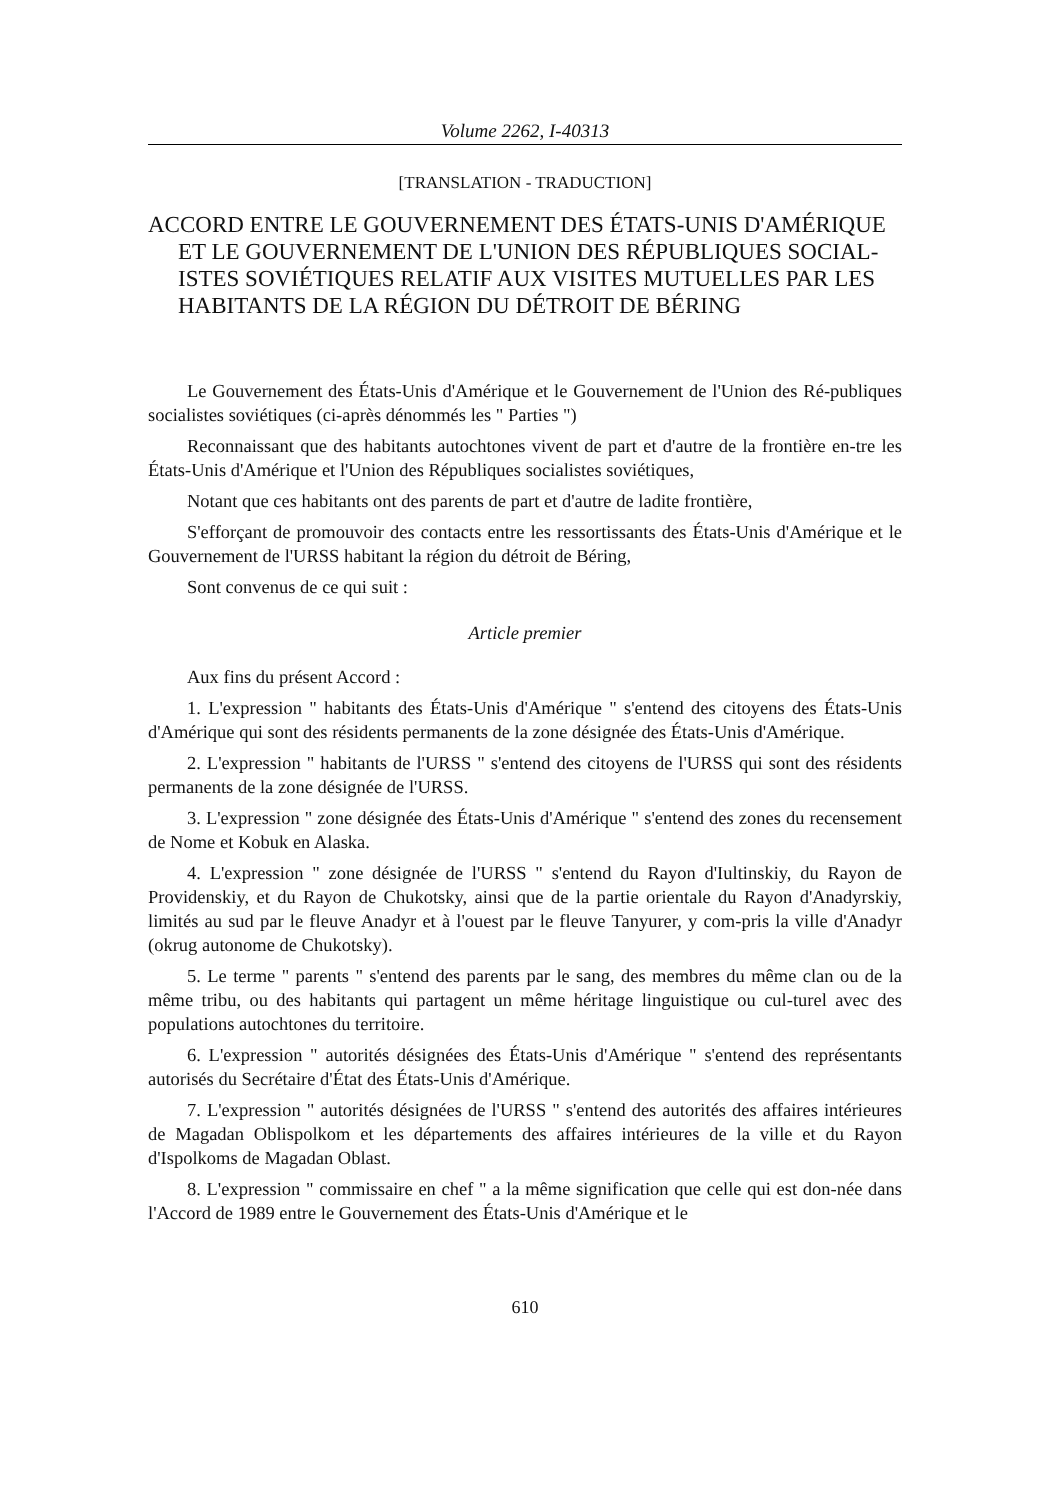Volume 2262, I-40313
[TRANSLATION - TRADUCTION]
ACCORD ENTRE LE GOUVERNEMENT DES ÉTATS-UNIS D'AMÉRIQUE ET LE GOUVERNEMENT DE L'UNION DES RÉPUBLIQUES SOCIAL-ISTES SOVIÉTIQUES RELATIF AUX VISITES MUTUELLES PAR LES HABITANTS DE LA RÉGION DU DÉTROIT DE BÉRING
Le Gouvernement des États-Unis d'Amérique et le Gouvernement de l'Union des Ré-publiques socialistes soviétiques (ci-après dénommés les " Parties ")
Reconnaissant que des habitants autochtones vivent de part et d'autre de la frontière en-tre les États-Unis d'Amérique et l'Union des Républiques socialistes soviétiques,
Notant que ces habitants ont des parents de part et d'autre de ladite frontière,
S'efforçant de promouvoir des contacts entre les ressortissants des États-Unis d'Amérique et le Gouvernement de l'URSS habitant la région du détroit de Béring,
Sont convenus de ce qui suit :
Article premier
Aux fins du présent Accord :
1. L'expression " habitants des États-Unis d'Amérique " s'entend des citoyens des États-Unis d'Amérique qui sont des résidents permanents de la zone désignée des États-Unis d'Amérique.
2. L'expression " habitants de l'URSS " s'entend des citoyens de l'URSS qui sont des résidents permanents de la zone désignée de l'URSS.
3. L'expression " zone désignée des États-Unis d'Amérique " s'entend des zones du recensement de Nome et Kobuk en Alaska.
4. L'expression " zone désignée de l'URSS " s'entend du Rayon d'Iultinskiy, du Rayon de Providenskiy, et du Rayon de Chukotsky, ainsi que de la partie orientale du Rayon d'Anadyrskiy, limités au sud par le fleuve Anadyr et à l'ouest par le fleuve Tanyurer, y com-pris la ville d'Anadyr (okrug autonome de Chukotsky).
5. Le terme " parents " s'entend des parents par le sang, des membres du même clan ou de la même tribu, ou des habitants qui partagent un même héritage linguistique ou cul-turel avec des populations autochtones du territoire.
6. L'expression " autorités désignées des États-Unis d'Amérique " s'entend des représentants autorisés du Secrétaire d'État des États-Unis d'Amérique.
7. L'expression " autorités désignées de l'URSS " s'entend des autorités des affaires intérieures de Magadan Oblispolkom et les départements des affaires intérieures de la ville et du Rayon d'Ispolkoms de Magadan Oblast.
8. L'expression " commissaire en chef " a la même signification que celle qui est don-née dans l'Accord de 1989 entre le Gouvernement des États-Unis d'Amérique et le
610